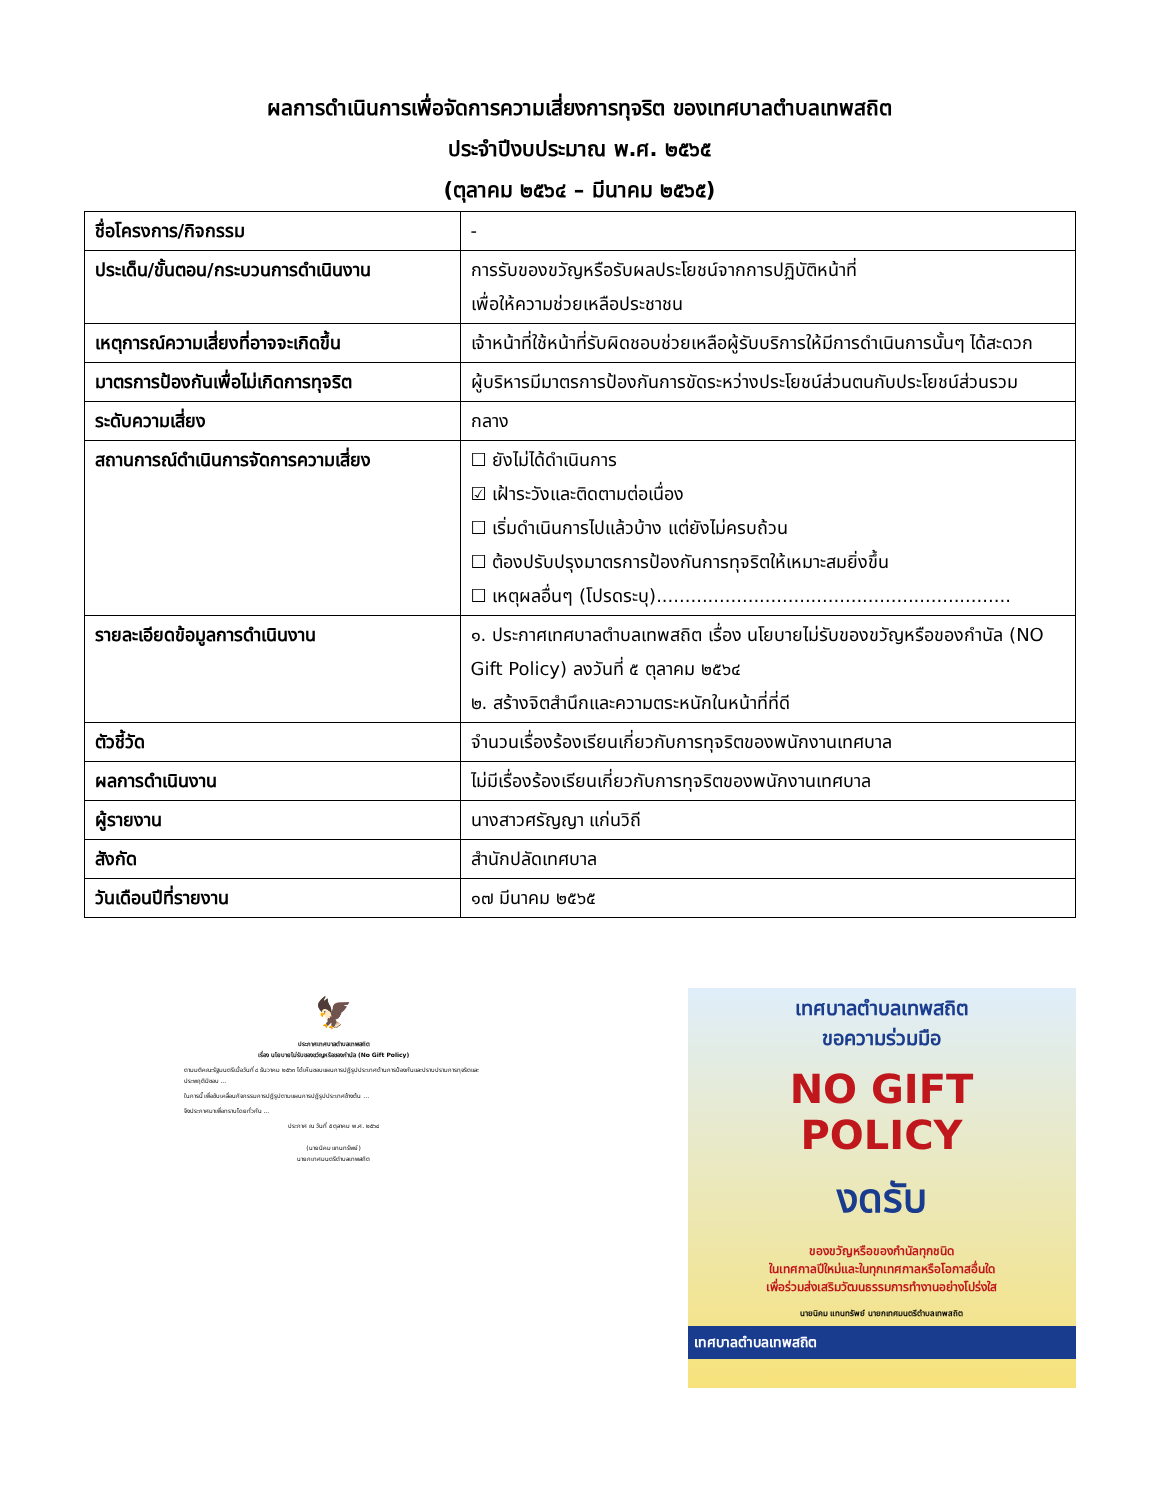ผลการดำเนินการเพื่อจัดการความเสี่ยงการทุจริต ของเทศบาลตำบลเทพสถิต
ประจำปีงบประมาณ พ.ศ. ๒๕๖๕
(ตุลาคม ๒๕๖๔ – มีนาคม ๒๕๖๕)
| ชื่อโครงการ/กิจกรรม | - |
| ประเด็น/ขั้นตอน/กระบวนการดำเนินงาน | การรับของขวัญหรือรับผลประโยชน์จากการปฏิบัติหน้าที่ เพื่อให้ความช่วยเหลือประชาชน |
| เหตุการณ์ความเสี่ยงที่อาจจะเกิดขึ้น | เจ้าหน้าที่ใช้หน้าที่รับผิดชอบช่วยเหลือผู้รับบริการให้มีการดำเนินการนั้นๆ ได้สะดวก |
| มาตรการป้องกันเพื่อไม่เกิดการทุจริต | ผู้บริหารมีมาตรการป้องกันการขัดระหว่างประโยชน์ส่วนตนกับประโยชน์ส่วนรวม |
| ระดับความเสี่ยง | กลาง |
| สถานการณ์ดำเนินการจัดการความเสี่ยง | ☐ ยังไม่ได้ดำเนินการ ☑ เฝ้าระวังและติดตามต่อเนื่อง ☐ เริ่มดำเนินการไปแล้วบ้าง แต่ยังไม่ครบถ้วน ☐ ต้องปรับปรุงมาตรการป้องกันการทุจริตให้เหมาะสมยิ่งขึ้น ☐ เหตุผลอื่นๆ (โปรดระบุ).............................................................. |
| รายละเอียดข้อมูลการดำเนินงาน | ๑. ประกาศเทศบาลตำบลเทพสถิต เรื่อง นโยบายไม่รับของขวัญหรือของกำนัล (NO Gift Policy) ลงวันที่ ๕ ตุลาคม ๒๕๖๔ ๒. สร้างจิตสำนึกและความตระหนักในหน้าที่ที่ดี |
| ตัวชี้วัด | จำนวนเรื่องร้องเรียนเกี่ยวกับการทุจริตของพนักงานเทศบาล |
| ผลการดำเนินงาน | ไม่มีเรื่องร้องเรียนเกี่ยวกับการทุจริตของพนักงานเทศบาล |
| ผู้รายงาน | นางสาวศรัญญา แก่นวิถี |
| สังกัด | สำนักปลัดเทศบาล |
| วันเดือนปีที่รายงาน | ๑๗ มีนาคม ๒๕๖๕ |
🦅
ประกาศเทศบาลตำบลเทพสถิต
เรื่อง นโยบายไม่รับของขวัญหรือของกำนัล (No Gift Policy)
ตามมติคณะรัฐมนตรีเมื่อวันที่ ๘ ธันวาคม ๒๕๖๓ ได้เห็นชอบแผนการปฏิรูปประเทศด้านการป้องกันและปราบปรามการทุจริตและประพฤติมิชอบ ...
ในการนี้ เพื่อขับเคลื่อนกิจกรรมการปฏิรูปตามแผนการปฏิรูปประเทศข้างต้น ...
จึงประกาศมาเพื่อทราบโดยทั่วกัน ...
ประกาศ ณ วันที่ ๕ ตุลาคม พ.ศ. ๒๕๖๔
(นายนิคม แทนทรัพย์)
นายกเทศมนตรีตำบลเทพสถิต
เทศบาลตำบลเทพสถิต
ขอความร่วมมือ
NO GIFT
POLICY
งดรับ
ของขวัญหรือของกำนัลทุกชนิด
ในเทศกาลปีใหม่และในทุกเทศกาลหรือโอกาสอื่นใด
เพื่อร่วมส่งเสริมวัฒนธรรมการทำงานอย่างโปร่งใส
นายนิคม แทนทรัพย์ นายกเทศมนตรีตำบลเทพสถิต
เทศบาลตำบลเทพสถิต